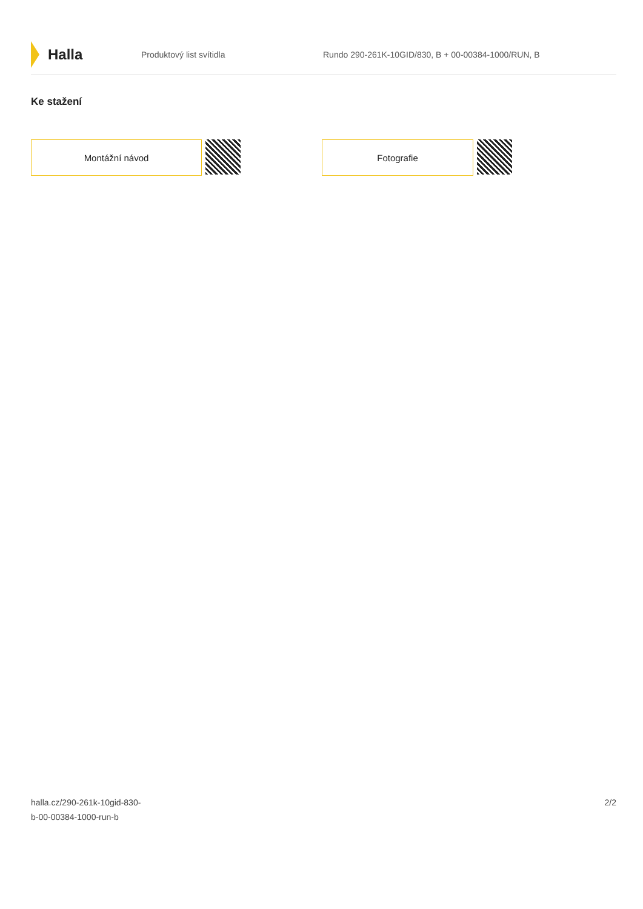Halla
Produktový list svítidla
Rundo 290-261K-10GID/830, B + 00-00384-1000/RUN, B
Ke stažení
Montážní návod Fotografie
halla.cz/290-261k-10gid-830-
b-00-00384-1000-run-b
2/2